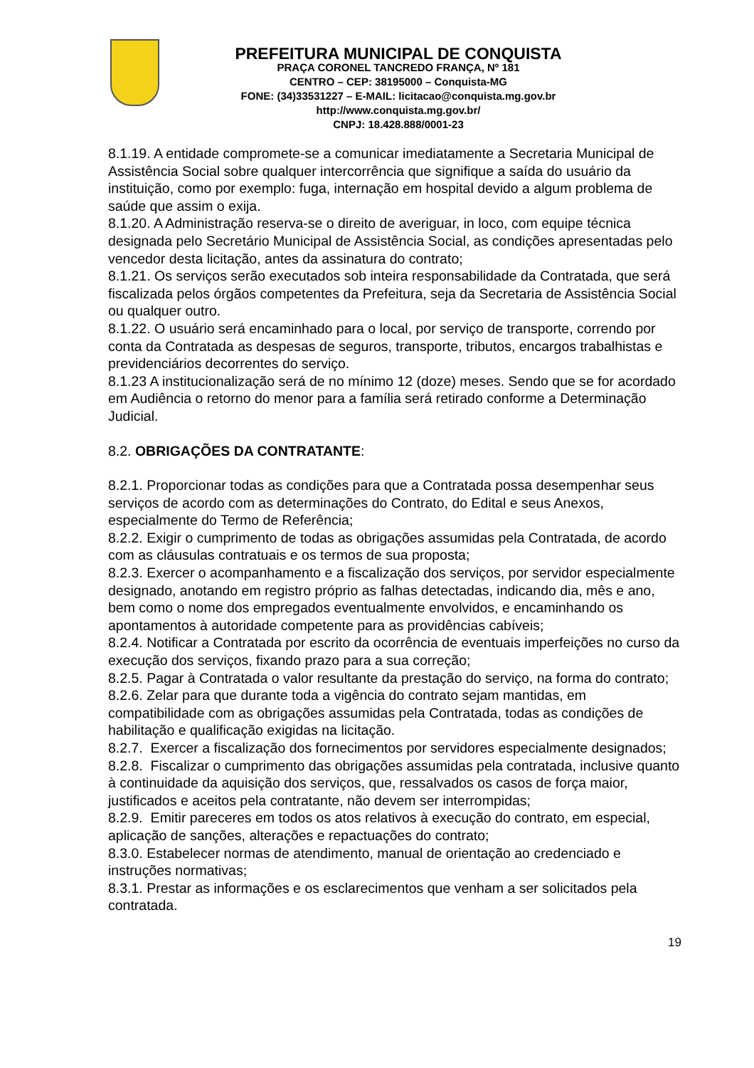PREFEITURA MUNICIPAL DE CONQUISTA
PRAÇA CORONEL TANCREDO FRANÇA, Nº 181
CENTRO – CEP: 38195000 – Conquista-MG
FONE: (34)33531227 – E-MAIL: licitacao@conquista.mg.gov.br
http://www.conquista.mg.gov.br/
CNPJ: 18.428.888/0001-23
8.1.19. A entidade compromete-se a comunicar imediatamente a Secretaria Municipal de Assistência Social sobre qualquer intercorrência que signifique a saída do usuário da instituição, como por exemplo: fuga, internação em hospital devido a algum problema de saúde que assim o exija.
8.1.20. A Administração reserva-se o direito de averiguar, in loco, com equipe técnica designada pelo Secretário Municipal de Assistência Social, as condições apresentadas pelo vencedor desta licitação, antes da assinatura do contrato;
8.1.21. Os serviços serão executados sob inteira responsabilidade da Contratada, que será fiscalizada pelos órgãos competentes da Prefeitura, seja da Secretaria de Assistência Social ou qualquer outro.
8.1.22. O usuário será encaminhado para o local, por serviço de transporte, correndo por conta da Contratada as despesas de seguros, transporte, tributos, encargos trabalhistas e previdenciários decorrentes do serviço.
8.1.23 A institucionalização será de no mínimo 12 (doze) meses. Sendo que se for acordado em Audiência o retorno do menor para a família será retirado conforme a Determinação Judicial.
8.2. OBRIGAÇÕES DA CONTRATANTE:
8.2.1. Proporcionar todas as condições para que a Contratada possa desempenhar seus serviços de acordo com as determinações do Contrato, do Edital e seus Anexos, especialmente do Termo de Referência;
8.2.2. Exigir o cumprimento de todas as obrigações assumidas pela Contratada, de acordo com as cláusulas contratuais e os termos de sua proposta;
8.2.3. Exercer o acompanhamento e a fiscalização dos serviços, por servidor especialmente designado, anotando em registro próprio as falhas detectadas, indicando dia, mês e ano, bem como o nome dos empregados eventualmente envolvidos, e encaminhando os apontamentos à autoridade competente para as providências cabíveis;
8.2.4. Notificar a Contratada por escrito da ocorrência de eventuais imperfeições no curso da execução dos serviços, fixando prazo para a sua correção;
8.2.5. Pagar à Contratada o valor resultante da prestação do serviço, na forma do contrato;
8.2.6. Zelar para que durante toda a vigência do contrato sejam mantidas, em compatibilidade com as obrigações assumidas pela Contratada, todas as condições de habilitação e qualificação exigidas na licitação.
8.2.7. Exercer a fiscalização dos fornecimentos por servidores especialmente designados;
8.2.8. Fiscalizar o cumprimento das obrigações assumidas pela contratada, inclusive quanto à continuidade da aquisição dos serviços, que, ressalvados os casos de força maior, justificados e aceitos pela contratante, não devem ser interrompidas;
8.2.9. Emitir pareceres em todos os atos relativos à execução do contrato, em especial, aplicação de sanções, alterações e repactuações do contrato;
8.3.0. Estabelecer normas de atendimento, manual de orientação ao credenciado e instruções normativas;
8.3.1. Prestar as informações e os esclarecimentos que venham a ser solicitados pela contratada.
19